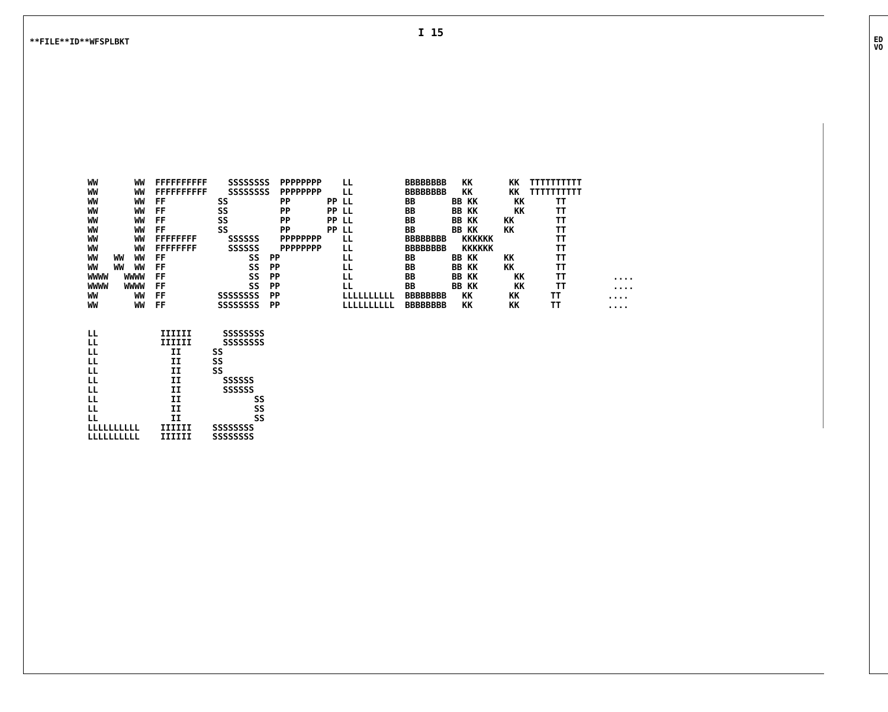I 15
**FILE**ID**WFSPLBKT
ED
VO
WW       WW  FFFFFFFFFF    SSSSSSSS  PPPPPPPP    LL          BBBBBBBB   KK       KK  TTTTTTTTTT
WW       WW  FFFFFFFFFF    SSSSSSSS  PPPPPPPP    LL          BBBBBBBB   KK       KK  TTTTTTTTTT
WW       WW  FF          SS          PP       PP LL          BB       BB KK       KK      TT
WW       WW  FF          SS          PP       PP LL          BB       BB KK       KK      TT
WW       WW  FF          SS          PP       PP LL          BB       BB KK     KK        TT
WW       WW  FF          SS          PP       PP LL          BB       BB KK     KK        TT
WW       WW  FFFFFFFF      SSSSSS    PPPPPPPP    LL          BBBBBBBB   KKKKKK            TT
WW       WW  FFFFFFFF      SSSSSS    PPPPPPPP    LL          BBBBBBBB   KKKKKK            TT
WW   WW  WW  FF                SS  PP            LL          BB       BB KK     KK        TT
WW   WW  WW  FF                SS  PP            LL          BB       BB KK     KK        TT
WWWW   WWWW  FF                SS  PP            LL          BB       BB KK       KK      TT         ....
WWWW   WWWW  FF                SS  PP            LL          BB       BB KK       KK      TT         ....
WW       WW  FF          SSSSSSSS  PP            LLLLLLLLLL  BBBBBBBB   KK       KK      TT         ....
WW       WW  FF          SSSSSSSS  PP            LLLLLLLLLL  BBBBBBBB   KK       KK      TT         ....


LL            IIIIII      SSSSSSSS
LL            IIIIII      SSSSSSSS
LL              II      SS
LL              II      SS
LL              II      SS
LL              II        SSSSSS
LL              II        SSSSSS
LL              II              SS
LL              II              SS
LL              II              SS
LLLLLLLLLL    IIIIII    SSSSSSSS
LLLLLLLLLL    IIIIII    SSSSSSSS